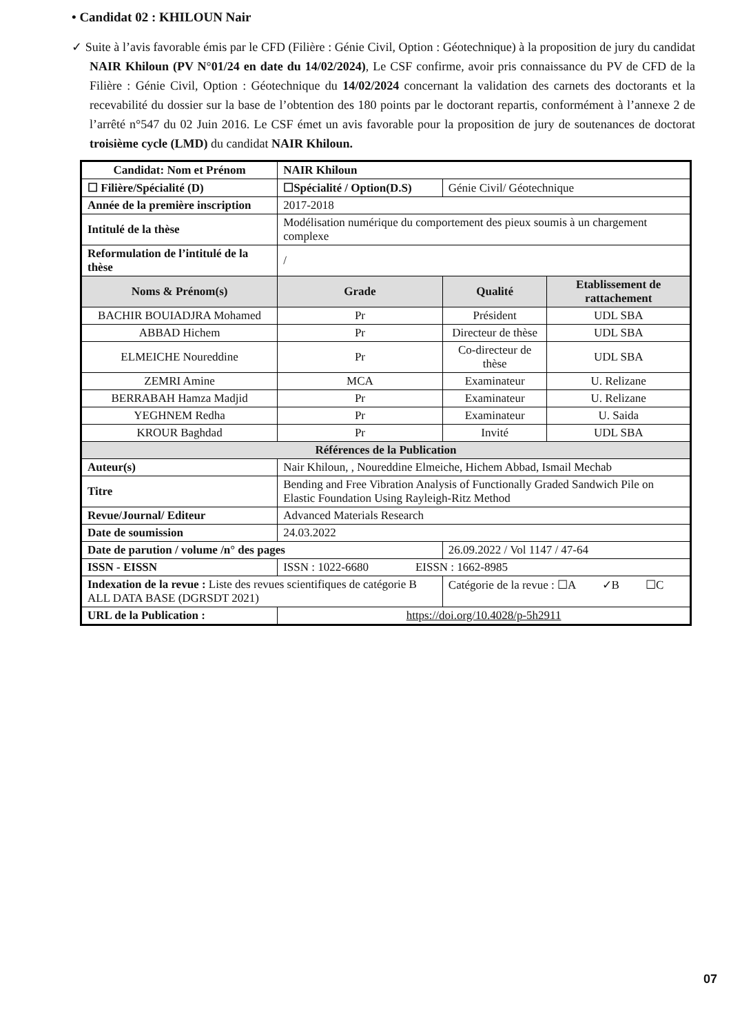• Candidat 02 : KHILOUN Nair
✓ Suite à l’avis favorable émis par le CFD (Filière : Génie Civil, Option : Géotechnique) à la proposition de jury du candidat NAIR Khiloun (PV N°01/24 en date du 14/02/2024), Le CSF confirme, avoir pris connaissance du PV de CFD de la Filière : Génie Civil, Option : Géotechnique du 14/02/2024 concernant la validation des carnets des doctorants et la recevabilité du dossier sur la base de l’obtention des 180 points par le doctorant repartis, conformément à l’annexe 2 de l’arrêté n°547 du 02 Juin 2016. Le CSF émet un avis favorable pour la proposition de jury de soutenances de doctorat troisième cycle (LMD) du candidat NAIR Khiloun.
| Candidat: Nom et Prénom | NAIR Khiloun | | |
| ☐ Filière/Spécialité (D) | ☐Spécialité / Option(D.S) | Génie Civil/ Géotechnique | |
| Année de la première inscription | 2017-2018 | | |
| Intitulé de la thèse | Modélisation numérique du comportement des pieux soumis à un chargement complexe | | |
| Reformulation de l’intitulé de la thèse | / | | |
| Noms & Prénom(s) | Grade | Qualité | Etablissement de rattachement |
| BACHIR BOUIADJRA Mohamed | Pr | Président | UDL SBA |
| ABBAD Hichem | Pr | Directeur de thèse | UDL SBA |
| ELMEICHE Noureddine | Pr | Co-directeur de thèse | UDL SBA |
| ZEMRI Amine | MCA | Examinateur | U. Relizane |
| BERRABAH Hamza Madjid | Pr | Examinateur | U. Relizane |
| YEGHNEM Redha | Pr | Examinateur | U. Saida |
| KROUR Baghdad | Pr | Invité | UDL SBA |
| Références de la Publication | | | |
| Auteur(s) | Nair Khiloun, , Noureddine Elmeiche, Hichem Abbad, Ismail Mechab | | |
| Titre | Bending and Free Vibration Analysis of Functionally Graded Sandwich Pile on Elastic Foundation Using Rayleigh-Ritz Method | | |
| Revue/Journal/ Editeur | Advanced Materials Research | | |
| Date de soumission | 24.03.2022 | | |
| Date de parution / volume /n° des pages | | 26.09.2022 / Vol 1147 / 47-64 | |
| ISSN - EISSN | ISSN : 1022-6680 EISSN : 1662-8985 | | |
| Indexation de la revue : Liste des revues scientifiques de catégorie B ALL DATA BASE (DGRSDT 2021) | | Catégorie de la revue : ☐A ✓B ☐C | |
| URL de la Publication : | https://doi.org/10.4028/p-5h2911 | | |
07